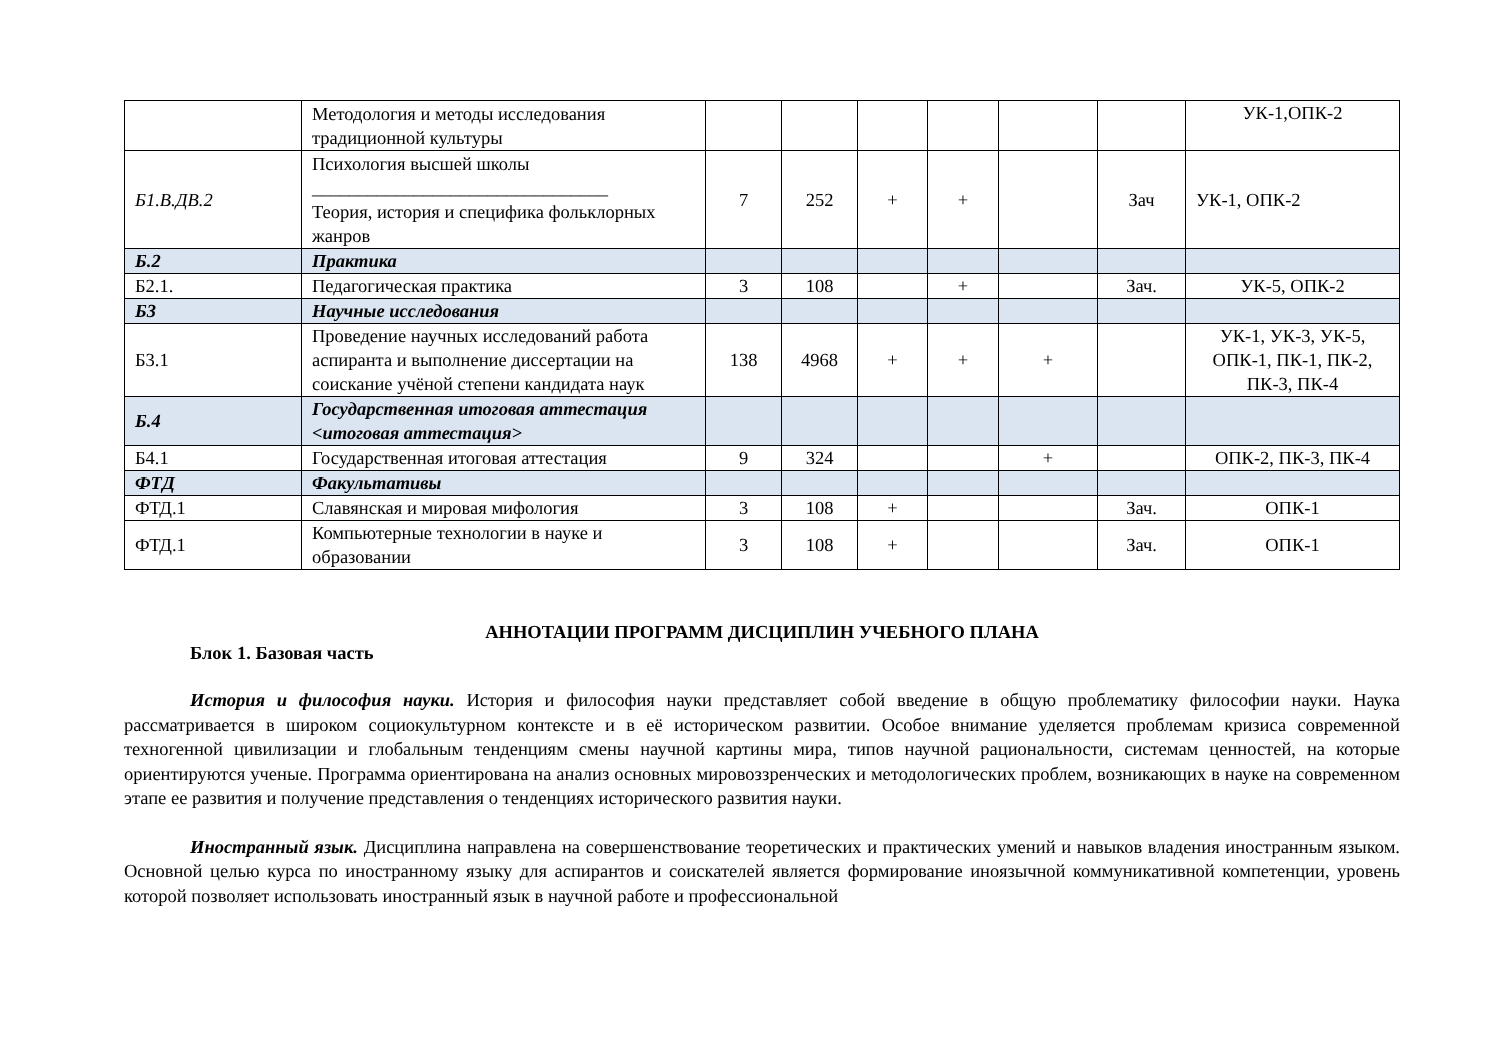| | Методология и методы исследования традиционной культуры | | | | | | | УК-1,ОПК-2 |
| Б1.В.ДВ.2 | Психология высшей школы ________________________________ Теория, история и специфика фольклорных жанров | 7 | 252 | + | + | | Зач | УК-1, ОПК-2 |
| Б.2 | Практика | | | | | | | |
| Б2.1. | Педагогическая практика | 3 | 108 | | + | | Зач. | УК-5, ОПК-2 |
| Б3 | Научные исследования | | | | | | | |
| Б3.1 | Проведение научных исследований работа аспиранта и выполнение диссертации на соискание учёной степени кандидата наук | 138 | 4968 | + | + | + | | УК-1, УК-3, УК-5, ОПК-1, ПК-1, ПК-2, ПК-3, ПК-4 |
| Б.4 | Государственная итоговая аттестация <итоговая аттестация> | | | | | | | |
| Б4.1 | Государственная итоговая аттестация | 9 | 324 | | | + | | ОПК-2, ПК-3, ПК-4 |
| ФТД | Факультативы | | | | | | | |
| ФТД.1 | Славянская и мировая мифология | 3 | 108 | + | | | Зач. | ОПК-1 |
| ФТД.1 | Компьютерные технологии в науке и образовании | 3 | 108 | + | | | Зач. | ОПК-1 |
АННОТАЦИИ ПРОГРАММ ДИСЦИПЛИН УЧЕБНОГО ПЛАНА
Блок 1. Базовая часть
История и философия науки. История и философия науки представляет собой введение в общую проблематику философии науки. Наука рассматривается в широком социокультурном контексте и в её историческом развитии. Особое внимание уделяется проблемам кризиса современной техногенной цивилизации и глобальным тенденциям смены научной картины мира, типов научной рациональности, системам ценностей, на которые ориентируются ученые. Программа ориентирована на анализ основных мировоззренческих и методологических проблем, возникающих в науке на современном этапе ее развития и получение представления о тенденциях исторического развития науки.
Иностранный язык. Дисциплина направлена на совершенствование теоретических и практических умений и навыков владения иностранным языком. Основной целью курса по иностранному языку для аспирантов и соискателей является формирование иноязычной коммуникативной компетенции, уровень которой позволяет использовать иностранный язык в научной работе и профессиональной